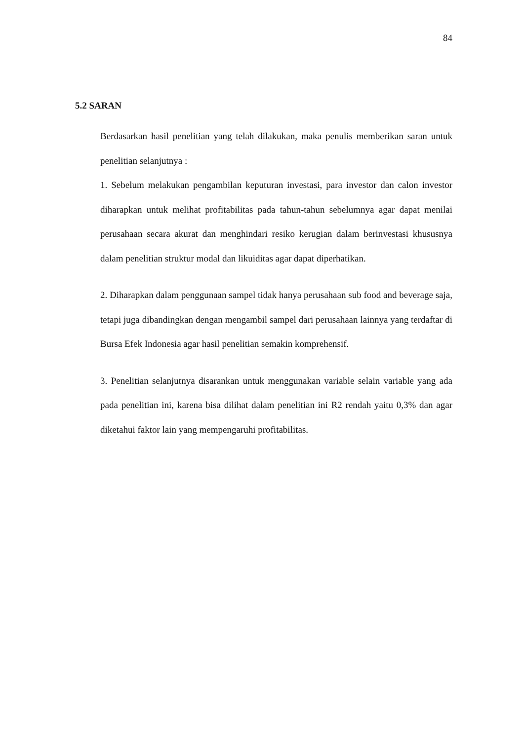84
5.2 SARAN
Berdasarkan hasil penelitian yang telah dilakukan, maka penulis memberikan saran untuk penelitian selanjutnya :
1. Sebelum melakukan pengambilan keputuran investasi, para investor dan calon investor diharapkan untuk melihat profitabilitas pada tahun-tahun sebelumnya agar dapat menilai perusahaan secara akurat dan menghindari resiko kerugian dalam berinvestasi khususnya dalam penelitian struktur modal dan likuiditas agar dapat diperhatikan.
2. Diharapkan dalam penggunaan sampel tidak hanya perusahaan sub food and beverage saja, tetapi juga dibandingkan dengan mengambil sampel dari perusahaan lainnya yang terdaftar di Bursa Efek Indonesia agar hasil penelitian semakin komprehensif.
3. Penelitian selanjutnya disarankan untuk menggunakan variable selain variable yang ada pada penelitian ini, karena bisa dilihat dalam penelitian ini R2 rendah yaitu 0,3% dan agar diketahui faktor lain yang mempengaruhi profitabilitas.